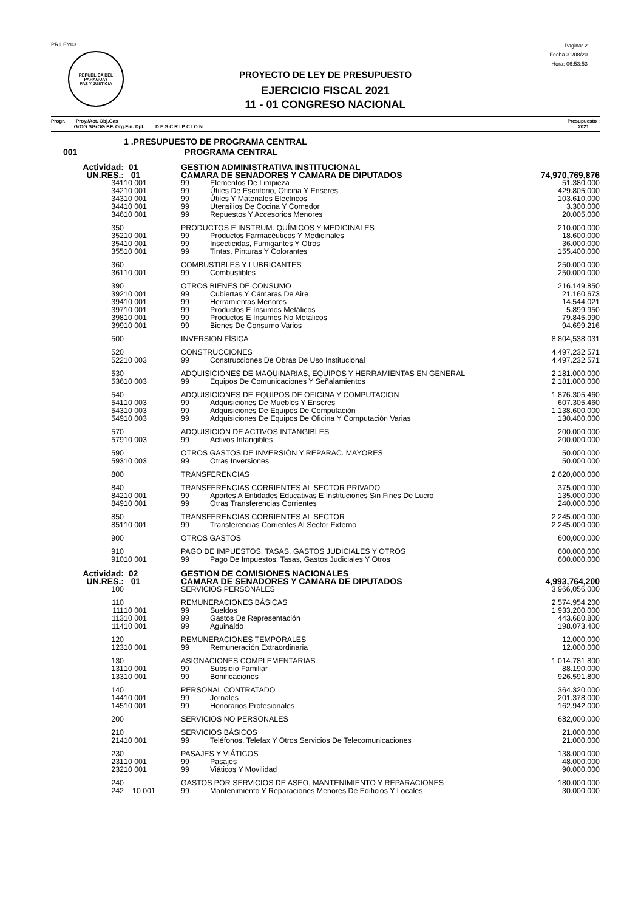PRILEY03
REPUBLICA DEL PARAGUAY
PAZ Y JUSTICIA
Pagina: 2
Fecha 31/08/20
Hora: 06:53:53
PROYECTO DE LEY DE PRESUPUESTO
EJERCICIO FISCAL 2021
11 - 01 CONGRESO NACIONAL
Progr. Proy./Act. Obj.Gas
GrOG SGrOG F.F. Org.Fin. Dpt. D E S C R I P C I O N
Presupuesto :
2021
| 1 .PRESUPUESTO DE PROGRAMA CENTRAL | | | | |
| 001 | PROGRAMA CENTRAL | | | |
| Actividad: | 01 | GESTION ADMINISTRATIVA INSTITUCIONAL | | |
| UN.RES.: | 01 | CAMARA DE SENADORES Y CAMARA DE DIPUTADOS | | 74,970,769,876 |
| 341 | 10 001 | 99 | Elementos De Limpieza | 51.380.000 |
| 342 | 10 001 | 99 | Útiles De Escritorio, Oficina Y Enseres | 429.805.000 |
| 343 | 10 001 | 99 | Útiles Y Materiales Eléctricos | 103.610.000 |
| 344 | 10 001 | 99 | Utensilios De Cocina Y Comedor | 3.300.000 |
| 346 | 10 001 | 99 | Repuestos Y Accesorios Menores | 20.005.000 |
| 350 | | PRODUCTOS E INSTRUM. QUÍMICOS Y MEDICINALES | | 210.000.000 |
| 352 | 10 001 | 99 | Productos Farmacéuticos Y Medicinales | 18.600.000 |
| 354 | 10 001 | 99 | Insecticidas, Fumigantes Y Otros | 36.000.000 |
| 355 | 10 001 | 99 | Tintas, Pinturas Y Colorantes | 155.400.000 |
| 360 | | COMBUSTIBLES Y LUBRICANTES | | 250.000.000 |
| 361 | 10 001 | 99 | Combustibles | 250.000.000 |
| 390 | | OTROS BIENES DE CONSUMO | | 216.149.850 |
| 392 | 10 001 | 99 | Cubiertas Y Cámaras De Aire | 21.160.673 |
| 394 | 10 001 | 99 | Herramientas Menores | 14.544.021 |
| 397 | 10 001 | 99 | Productos E Insumos Metálicos | 5.899.950 |
| 398 | 10 001 | 99 | Productos E Insumos No Metálicos | 79.845.990 |
| 399 | 10 001 | 99 | Bienes De Consumo Varios | 94.699.216 |
| 500 | | INVERSION FÍSICA | | 8,804,538,031 |
| 520 | | CONSTRUCCIONES | | 4.497.232.571 |
| 522 | 10 003 | 99 | Construcciones De Obras De Uso Institucional | 4.497.232.571 |
| 530 | | ADQUISICIONES DE MAQUINARIAS, EQUIPOS Y HERRAMIENTAS EN GENERAL | | 2.181.000.000 |
| 536 | 10 003 | 99 | Equipos De Comunicaciones Y Señalamientos | 2.181.000.000 |
| 540 | | ADQUISICIONES DE EQUIPOS DE OFICINA Y COMPUTACION | | 1.876.305.460 |
| 541 | 10 003 | 99 | Adquisiciones De Muebles Y Enseres | 607.305.460 |
| 543 | 10 003 | 99 | Adquisiciones De Equipos De Computación | 1.138.600.000 |
| 549 | 10 003 | 99 | Adquisiciones De Equipos De Oficina Y Computación Varias | 130.400.000 |
| 570 | | ADQUISICIÓN DE ACTIVOS INTANGIBLES | | 200.000.000 |
| 579 | 10 003 | 99 | Activos Intangibles | 200.000.000 |
| 590 | | OTROS GASTOS DE INVERSIÓN Y REPARAC. MAYORES | | 50.000.000 |
| 593 | 10 003 | 99 | Otras Inversiones | 50.000.000 |
| 800 | | TRANSFERENCIAS | | 2,620,000,000 |
| 840 | | TRANSFERENCIAS CORRIENTES AL SECTOR PRIVADO | | 375.000.000 |
| 842 | 10 001 | 99 | Aportes A Entidades Educativas E Instituciones Sin Fines De Lucro | 135.000.000 |
| 849 | 10 001 | 99 | Otras Transferencias Corrientes | 240.000.000 |
| 850 | | TRANSFERENCIAS CORRIENTES AL SECTOR | | 2.245.000.000 |
| 851 | 10 001 | 99 | Transferencias Corrientes Al Sector Externo | 2.245.000.000 |
| 900 | | OTROS GASTOS | | 600,000,000 |
| 910 | | PAGO DE IMPUESTOS, TASAS, GASTOS JUDICIALES Y OTROS | | 600.000.000 |
| 910 | 10 001 | 99 | Pago De Impuestos, Tasas, Gastos Judiciales Y Otros | 600.000.000 |
| Actividad: | 02 | GESTION DE COMISIONES NACIONALES | | |
| UN.RES.: | 01 | CAMARA DE SENADORES Y CAMARA DE DIPUTADOS | | 4,993,764,200 |
| 100 | | SERVICIOS PERSONALES | | 3,966,056,000 |
| 110 | | REMUNERACIONES BÁSICAS | | 2.574.954.200 |
| 111 | 10 001 | 99 | Sueldos | 1.933.200.000 |
| 113 | 10 001 | 99 | Gastos De Representación | 443.680.800 |
| 114 | 10 001 | 99 | Aguinaldo | 198.073.400 |
| 120 | | REMUNERACIONES TEMPORALES | | 12.000.000 |
| 123 | 10 001 | 99 | Remuneración Extraordinaria | 12.000.000 |
| 130 | | ASIGNACIONES COMPLEMENTARIAS | | 1.014.781.800 |
| 131 | 10 001 | 99 | Subsidio Familiar | 88.190.000 |
| 133 | 10 001 | 99 | Bonificaciones | 926.591.800 |
| 140 | | PERSONAL CONTRATADO | | 364.320.000 |
| 144 | 10 001 | 99 | Jornales | 201.378.000 |
| 145 | 10 001 | 99 | Honorarios Profesionales | 162.942.000 |
| 200 | | SERVICIOS NO PERSONALES | | 682,000,000 |
| 210 | | SERVICIOS BÁSICOS | | 21.000.000 |
| 214 | 10 001 | 99 | Teléfonos, Telefax Y Otros Servicios De Telecomunicaciones | 21.000.000 |
| 230 | | PASAJES Y VIÁTICOS | | 138.000.000 |
| 231 | 10 001 | 99 | Pasajes | 48.000.000 |
| 232 | 10 001 | 99 | Viáticos Y Movilidad | 90.000.000 |
| 240 | | GASTOS POR SERVICIOS DE ASEO, MANTENIMIENTO Y REPARACIONES | | 180.000.000 |
| 242 | 10 001 | 99 | Mantenimiento Y Reparaciones Menores De Edificios Y Locales | 30.000.000 |